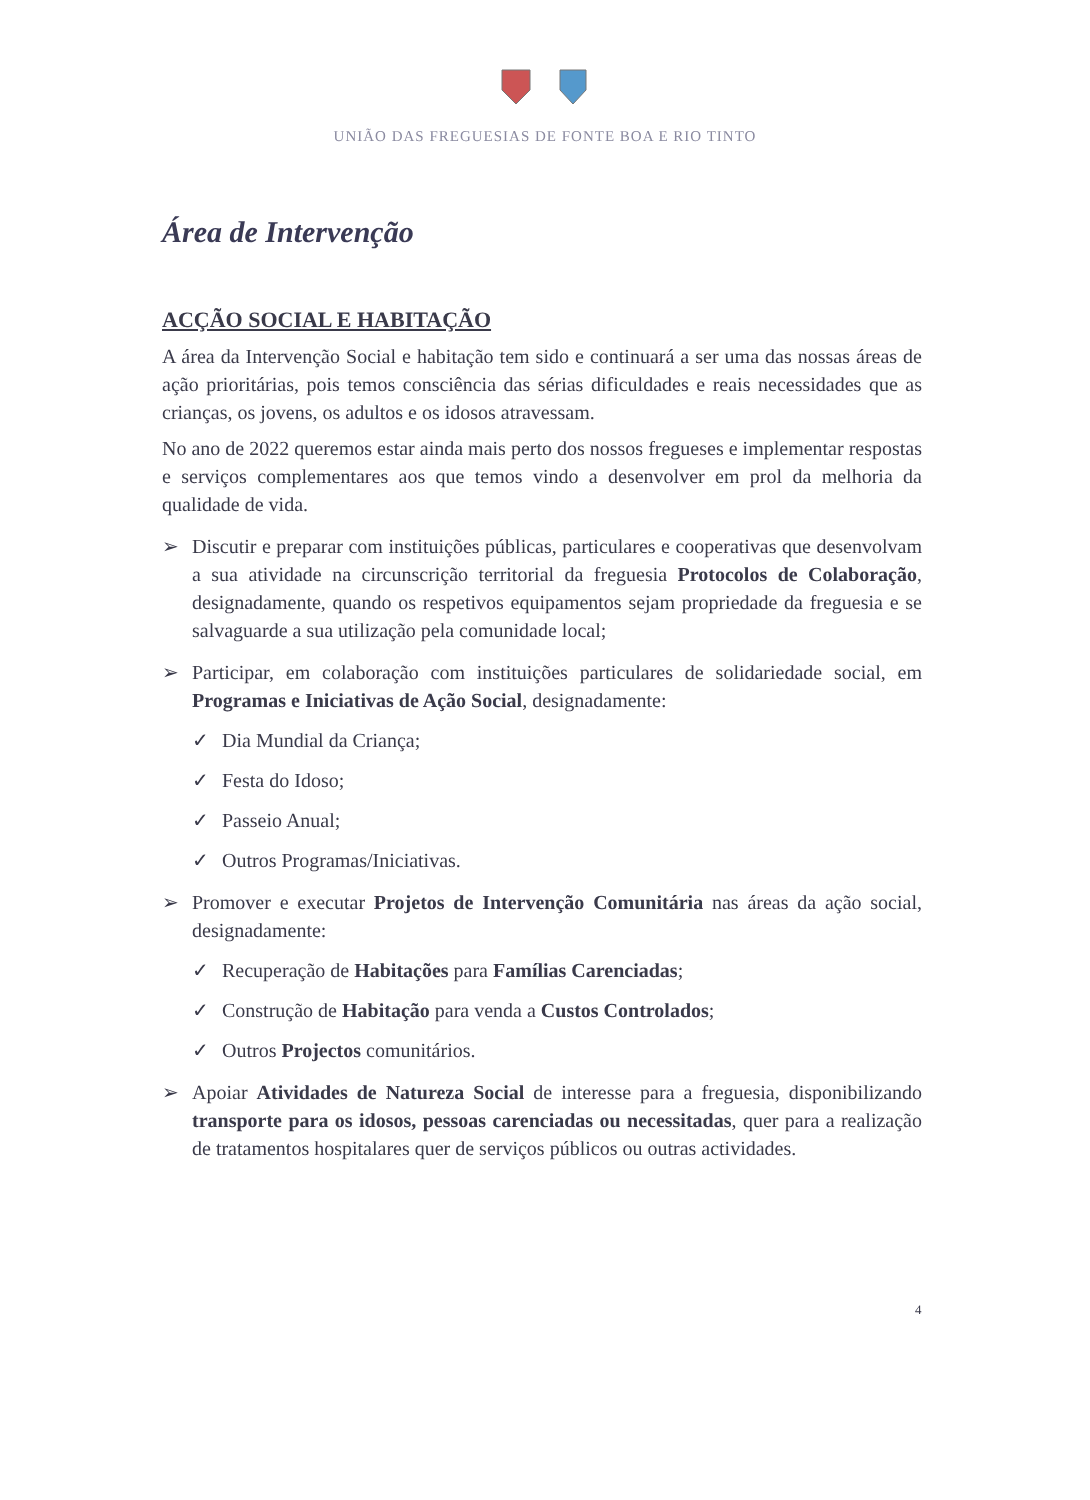UNIÃO DAS FREGUESIAS DE FONTE BOA E RIO TINTO
Área de Intervenção
ACÇÃO SOCIAL E HABITAÇÃO
A área da Intervenção Social e habitação tem sido e continuará a ser uma das nossas áreas de ação prioritárias, pois temos consciência das sérias dificuldades e reais necessidades que as crianças, os jovens, os adultos e os idosos atravessam.
No ano de 2022 queremos estar ainda mais perto dos nossos fregueses e implementar respostas e serviços complementares aos que temos vindo a desenvolver em prol da melhoria da qualidade de vida.
➢ Discutir e preparar com instituições públicas, particulares e cooperativas que desenvolvam a sua atividade na circunscrição territorial da freguesia Protocolos de Colaboração, designadamente, quando os respetivos equipamentos sejam propriedade da freguesia e se salvaguarde a sua utilização pela comunidade local;
➢ Participar, em colaboração com instituições particulares de solidariedade social, em Programas e Iniciativas de Ação Social, designadamente:
✓ Dia Mundial da Criança;
✓ Festa do Idoso;
✓ Passeio Anual;
✓ Outros Programas/Iniciativas.
➢ Promover e executar Projetos de Intervenção Comunitária nas áreas da ação social, designadamente:
✓ Recuperação de Habitações para Famílias Carenciadas;
✓ Construção de Habitação para venda a Custos Controlados;
✓ Outros Projectos comunitários.
➢ Apoiar Atividades de Natureza Social de interesse para a freguesia, disponibilizando transporte para os idosos, pessoas carenciadas ou necessitadas, quer para a realização de tratamentos hospitalares quer de serviços públicos ou outras actividades.
4